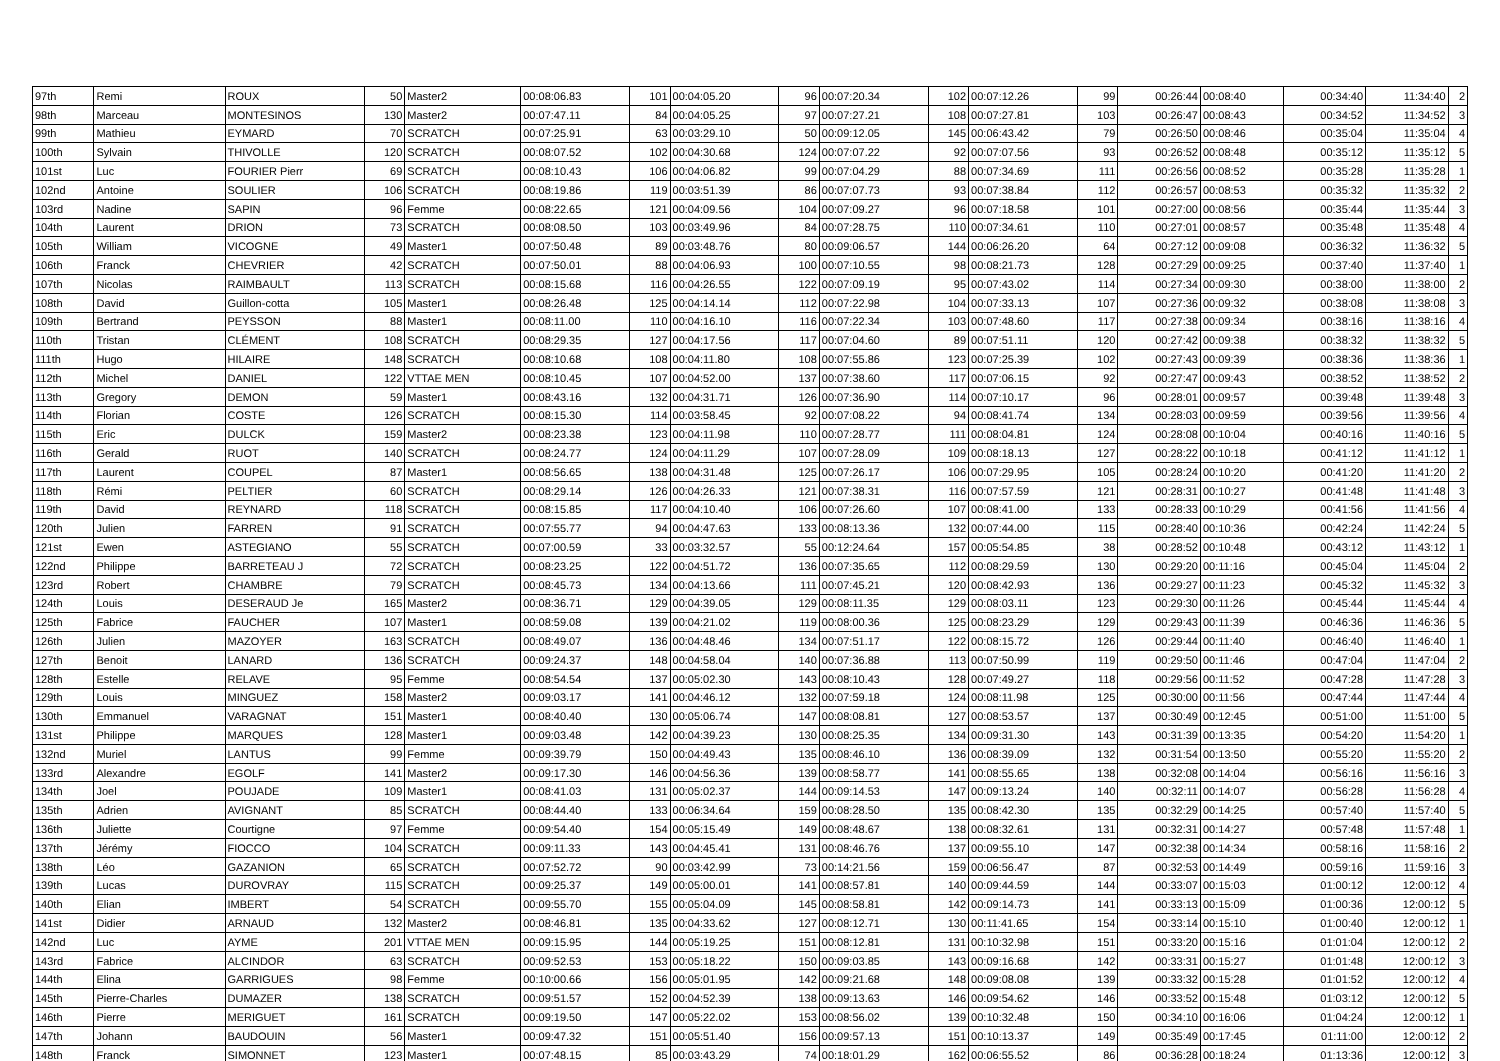| 97th | Remi | ROUX | 50 | Master2 | 00:08:06.83 | 101 | 00:04:05.20 | 96 | 00:07:20.34 | 102 | 00:07:12.26 | 99 | 00:26:44 | 00:08:40 | 00:34:40 | 11:34:40 | 2 |
| 98th | Marceau | MONTESINOS | 130 | Master2 | 00:07:47.11 | 84 | 00:04:05.25 | 97 | 00:07:27.21 | 108 | 00:07:27.81 | 103 | 00:26:47 | 00:08:43 | 00:34:52 | 11:34:52 | 3 |
| 99th | Mathieu | EYMARD | 70 | SCRATCH | 00:07:25.91 | 63 | 00:03:29.10 | 50 | 00:09:12.05 | 145 | 00:06:43.42 | 79 | 00:26:50 | 00:08:46 | 00:35:04 | 11:35:04 | 4 |
| 100th | Sylvain | THIVOLLE | 120 | SCRATCH | 00:08:07.52 | 102 | 00:04:30.68 | 124 | 00:07:07.22 | 92 | 00:07:07.56 | 93 | 00:26:52 | 00:08:48 | 00:35:12 | 11:35:12 | 5 |
| 101st | Luc | FOURIER Pierr | 69 | SCRATCH | 00:08:10.43 | 106 | 00:04:06.82 | 99 | 00:07:04.29 | 88 | 00:07:34.69 | 111 | 00:26:56 | 00:08:52 | 00:35:28 | 11:35:28 | 1 |
| 102nd | Antoine | SOULIER | 106 | SCRATCH | 00:08:19.86 | 119 | 00:03:51.39 | 86 | 00:07:07.73 | 93 | 00:07:38.84 | 112 | 00:26:57 | 00:08:53 | 00:35:32 | 11:35:32 | 2 |
| 103rd | Nadine | SAPIN | 96 | Femme | 00:08:22.65 | 121 | 00:04:09.56 | 104 | 00:07:09.27 | 96 | 00:07:18.58 | 101 | 00:27:00 | 00:08:56 | 00:35:44 | 11:35:44 | 3 |
| 104th | Laurent | DRION | 73 | SCRATCH | 00:08:08.50 | 103 | 00:03:49.96 | 84 | 00:07:28.75 | 110 | 00:07:34.61 | 110 | 00:27:01 | 00:08:57 | 00:35:48 | 11:35:48 | 4 |
| 105th | William | VICOGNE | 49 | Master1 | 00:07:50.48 | 89 | 00:03:48.76 | 80 | 00:09:06.57 | 144 | 00:06:26.20 | 64 | 00:27:12 | 00:09:08 | 00:36:32 | 11:36:32 | 5 |
| 106th | Franck | CHEVRIER | 42 | SCRATCH | 00:07:50.01 | 88 | 00:04:06.93 | 100 | 00:07:10.55 | 98 | 00:08:21.73 | 128 | 00:27:29 | 00:09:25 | 00:37:40 | 11:37:40 | 1 |
| 107th | Nicolas | RAIMBAULT | 113 | SCRATCH | 00:08:15.68 | 116 | 00:04:26.55 | 122 | 00:07:09.19 | 95 | 00:07:43.02 | 114 | 00:27:34 | 00:09:30 | 00:38:00 | 11:38:00 | 2 |
| 108th | David | Guillon-cotta | 105 | Master1 | 00:08:26.48 | 125 | 00:04:14.14 | 112 | 00:07:22.98 | 104 | 00:07:33.13 | 107 | 00:27:36 | 00:09:32 | 00:38:08 | 11:38:08 | 3 |
| 109th | Bertrand | PEYSSON | 88 | Master1 | 00:08:11.00 | 110 | 00:04:16.10 | 116 | 00:07:22.34 | 103 | 00:07:48.60 | 117 | 00:27:38 | 00:09:34 | 00:38:16 | 11:38:16 | 4 |
| 110th | Tristan | CLÉMENT | 108 | SCRATCH | 00:08:29.35 | 127 | 00:04:17.56 | 117 | 00:07:04.60 | 89 | 00:07:51.11 | 120 | 00:27:42 | 00:09:38 | 00:38:32 | 11:38:32 | 5 |
| 111th | Hugo | HILAIRE | 148 | SCRATCH | 00:08:10.68 | 108 | 00:04:11.80 | 108 | 00:07:55.86 | 123 | 00:07:25.39 | 102 | 00:27:43 | 00:09:39 | 00:38:36 | 11:38:36 | 1 |
| 112th | Michel | DANIEL | 122 | VTTAE MEN | 00:08:10.45 | 107 | 00:04:52.00 | 137 | 00:07:38.60 | 117 | 00:07:06.15 | 92 | 00:27:47 | 00:09:43 | 00:38:52 | 11:38:52 | 2 |
| 113th | Gregory | DEMON | 59 | Master1 | 00:08:43.16 | 132 | 00:04:31.71 | 126 | 00:07:36.90 | 114 | 00:07:10.17 | 96 | 00:28:01 | 00:09:57 | 00:39:48 | 11:39:48 | 3 |
| 114th | Florian | COSTE | 126 | SCRATCH | 00:08:15.30 | 114 | 00:03:58.45 | 92 | 00:07:08.22 | 94 | 00:08:41.74 | 134 | 00:28:03 | 00:09:59 | 00:39:56 | 11:39:56 | 4 |
| 115th | Eric | DULCK | 159 | Master2 | 00:08:23.38 | 123 | 00:04:11.98 | 110 | 00:07:28.77 | 111 | 00:08:04.81 | 124 | 00:28:08 | 00:10:04 | 00:40:16 | 11:40:16 | 5 |
| 116th | Gerald | RUOT | 140 | SCRATCH | 00:08:24.77 | 124 | 00:04:11.29 | 107 | 00:07:28.09 | 109 | 00:08:18.13 | 127 | 00:28:22 | 00:10:18 | 00:41:12 | 11:41:12 | 1 |
| 117th | Laurent | COUPEL | 87 | Master1 | 00:08:56.65 | 138 | 00:04:31.48 | 125 | 00:07:26.17 | 106 | 00:07:29.95 | 105 | 00:28:24 | 00:10:20 | 00:41:20 | 11:41:20 | 2 |
| 118th | Rémi | PELTIER | 60 | SCRATCH | 00:08:29.14 | 126 | 00:04:26.33 | 121 | 00:07:38.31 | 116 | 00:07:57.59 | 121 | 00:28:31 | 00:10:27 | 00:41:48 | 11:41:48 | 3 |
| 119th | David | REYNARD | 118 | SCRATCH | 00:08:15.85 | 117 | 00:04:10.40 | 106 | 00:07:26.60 | 107 | 00:08:41.00 | 133 | 00:28:33 | 00:10:29 | 00:41:56 | 11:41:56 | 4 |
| 120th | Julien | FARREN | 91 | SCRATCH | 00:07:55.77 | 94 | 00:04:47.63 | 133 | 00:08:13.36 | 132 | 00:07:44.00 | 115 | 00:28:40 | 00:10:36 | 00:42:24 | 11:42:24 | 5 |
| 121st | Ewen | ASTEGIANO | 55 | SCRATCH | 00:07:00.59 | 33 | 00:03:32.57 | 55 | 00:12:24.64 | 157 | 00:05:54.85 | 38 | 00:28:52 | 00:10:48 | 00:43:12 | 11:43:12 | 1 |
| 122nd | Philippe | BARRETEAU J | 72 | SCRATCH | 00:08:23.25 | 122 | 00:04:51.72 | 136 | 00:07:35.65 | 112 | 00:08:29.59 | 130 | 00:29:20 | 00:11:16 | 00:45:04 | 11:45:04 | 2 |
| 123rd | Robert | CHAMBRE | 79 | SCRATCH | 00:08:45.73 | 134 | 00:04:13.66 | 111 | 00:07:45.21 | 120 | 00:08:42.93 | 136 | 00:29:27 | 00:11:23 | 00:45:32 | 11:45:32 | 3 |
| 124th | Louis | DESERAUD Je | 165 | Master2 | 00:08:36.71 | 129 | 00:04:39.05 | 129 | 00:08:11.35 | 129 | 00:08:03.11 | 123 | 00:29:30 | 00:11:26 | 00:45:44 | 11:45:44 | 4 |
| 125th | Fabrice | FAUCHER | 107 | Master1 | 00:08:59.08 | 139 | 00:04:21.02 | 119 | 00:08:00.36 | 125 | 00:08:23.29 | 129 | 00:29:43 | 00:11:39 | 00:46:36 | 11:46:36 | 5 |
| 126th | Julien | MAZOYER | 163 | SCRATCH | 00:08:49.07 | 136 | 00:04:48.46 | 134 | 00:07:51.17 | 122 | 00:08:15.72 | 126 | 00:29:44 | 00:11:40 | 00:46:40 | 11:46:40 | 1 |
| 127th | Benoit | LANARD | 136 | SCRATCH | 00:09:24.37 | 148 | 00:04:58.04 | 140 | 00:07:36.88 | 113 | 00:07:50.99 | 119 | 00:29:50 | 00:11:46 | 00:47:04 | 11:47:04 | 2 |
| 128th | Estelle | RELAVE | 95 | Femme | 00:08:54.54 | 137 | 00:05:02.30 | 143 | 00:08:10.43 | 128 | 00:07:49.27 | 118 | 00:29:56 | 00:11:52 | 00:47:28 | 11:47:28 | 3 |
| 129th | Louis | MINGUEZ | 158 | Master2 | 00:09:03.17 | 141 | 00:04:46.12 | 132 | 00:07:59.18 | 124 | 00:08:11.98 | 125 | 00:30:00 | 00:11:56 | 00:47:44 | 11:47:44 | 4 |
| 130th | Emmanuel | VARAGNAT | 151 | Master1 | 00:08:40.40 | 130 | 00:05:06.74 | 147 | 00:08:08.81 | 127 | 00:08:53.57 | 137 | 00:30:49 | 00:12:45 | 00:51:00 | 11:51:00 | 5 |
| 131st | Philippe | MARQUES | 128 | Master1 | 00:09:03.48 | 142 | 00:04:39.23 | 130 | 00:08:25.35 | 134 | 00:09:31.30 | 143 | 00:31:39 | 00:13:35 | 00:54:20 | 11:54:20 | 1 |
| 132nd | Muriel | LANTUS | 99 | Femme | 00:09:39.79 | 150 | 00:04:49.43 | 135 | 00:08:46.10 | 136 | 00:08:39.09 | 132 | 00:31:54 | 00:13:50 | 00:55:20 | 11:55:20 | 2 |
| 133rd | Alexandre | EGOLF | 141 | Master2 | 00:09:17.30 | 146 | 00:04:56.36 | 139 | 00:08:58.77 | 141 | 00:08:55.65 | 138 | 00:32:08 | 00:14:04 | 00:56:16 | 11:56:16 | 3 |
| 134th | Joel | POUJADE | 109 | Master1 | 00:08:41.03 | 131 | 00:05:02.37 | 144 | 00:09:14.53 | 147 | 00:09:13.24 | 140 | 00:32:11 | 00:14:07 | 00:56:28 | 11:56:28 | 4 |
| 135th | Adrien | AVIGNANT | 85 | SCRATCH | 00:08:44.40 | 133 | 00:06:34.64 | 159 | 00:08:28.50 | 135 | 00:08:42.30 | 135 | 00:32:29 | 00:14:25 | 00:57:40 | 11:57:40 | 5 |
| 136th | Juliette | Courtigne | 97 | Femme | 00:09:54.40 | 154 | 00:05:15.49 | 149 | 00:08:48.67 | 138 | 00:08:32.61 | 131 | 00:32:31 | 00:14:27 | 00:57:48 | 11:57:48 | 1 |
| 137th | Jérémy | FIOCCO | 104 | SCRATCH | 00:09:11.33 | 143 | 00:04:45.41 | 131 | 00:08:46.76 | 137 | 00:09:55.10 | 147 | 00:32:38 | 00:14:34 | 00:58:16 | 11:58:16 | 2 |
| 138th | Léo | GAZANION | 65 | SCRATCH | 00:07:52.72 | 90 | 00:03:42.99 | 73 | 00:14:21.56 | 159 | 00:06:56.47 | 87 | 00:32:53 | 00:14:49 | 00:59:16 | 11:59:16 | 3 |
| 139th | Lucas | DUROVRAY | 115 | SCRATCH | 00:09:25.37 | 149 | 00:05:00.01 | 141 | 00:08:57.81 | 140 | 00:09:44.59 | 144 | 00:33:07 | 00:15:03 | 01:00:12 | 12:00:12 | 4 |
| 140th | Elian | IMBERT | 54 | SCRATCH | 00:09:55.70 | 155 | 00:05:04.09 | 145 | 00:08:58.81 | 142 | 00:09:14.73 | 141 | 00:33:13 | 00:15:09 | 01:00:36 | 12:00:12 | 5 |
| 141st | Didier | ARNAUD | 132 | Master2 | 00:08:46.81 | 135 | 00:04:33.62 | 127 | 00:08:12.71 | 130 | 00:11:41.65 | 154 | 00:33:14 | 00:15:10 | 01:00:40 | 12:00:12 | 1 |
| 142nd | Luc | AYME | 201 | VTTAE MEN | 00:09:15.95 | 144 | 00:05:19.25 | 151 | 00:08:12.81 | 131 | 00:10:32.98 | 151 | 00:33:20 | 00:15:16 | 01:01:04 | 12:00:12 | 2 |
| 143rd | Fabrice | ALCINDOR | 63 | SCRATCH | 00:09:52.53 | 153 | 00:05:18.22 | 150 | 00:09:03.85 | 143 | 00:09:16.68 | 142 | 00:33:31 | 00:15:27 | 01:01:48 | 12:00:12 | 3 |
| 144th | Elina | GARRIGUES | 98 | Femme | 00:10:00.66 | 156 | 00:05:01.95 | 142 | 00:09:21.68 | 148 | 00:09:08.08 | 139 | 00:33:32 | 00:15:28 | 01:01:52 | 12:00:12 | 4 |
| 145th | Pierre-Charles | DUMAZER | 138 | SCRATCH | 00:09:51.57 | 152 | 00:04:52.39 | 138 | 00:09:13.63 | 146 | 00:09:54.62 | 146 | 00:33:52 | 00:15:48 | 01:03:12 | 12:00:12 | 5 |
| 146th | Pierre | MERIGUET | 161 | SCRATCH | 00:09:19.50 | 147 | 00:05:22.02 | 153 | 00:08:56.02 | 139 | 00:10:32.48 | 150 | 00:34:10 | 00:16:06 | 01:04:24 | 12:00:12 | 1 |
| 147th | Johann | BAUDOUIN | 56 | Master1 | 00:09:47.32 | 151 | 00:05:51.40 | 156 | 00:09:57.13 | 151 | 00:10:13.37 | 149 | 00:35:49 | 00:17:45 | 01:11:00 | 12:00:12 | 2 |
| 148th | Franck | SIMONNET | 123 | Master1 | 00:07:48.15 | 85 | 00:03:43.29 | 74 | 00:18:01.29 | 162 | 00:06:55.52 | 86 | 00:36:28 | 00:18:24 | 01:13:36 | 12:00:12 | 3 |